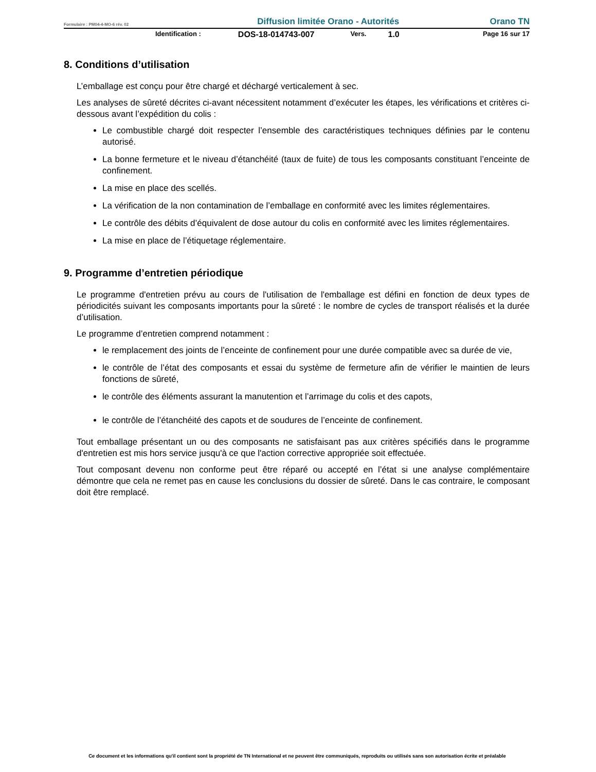Formulaire : PM04-4-MO-6 rév. 02 Diffusion limitée Orano - Autorités Orano TN
Identification : DOS-18-014743-007 Vers. 1.0 Page 16 sur 17
8. Conditions d’utilisation
L’emballage est conçu pour être chargé et déchargé verticalement à sec.
Les analyses de sûreté décrites ci-avant nécessitent notamment d’exécuter les étapes, les vérifications et critères ci-dessous avant l’expédition du colis :
Le combustible chargé doit respecter l’ensemble des caractéristiques techniques définies par le contenu autorisé.
La bonne fermeture et le niveau d’étanchéité (taux de fuite) de tous les composants constituant l’enceinte de confinement.
La mise en place des scellés.
La vérification de la non contamination de l’emballage en conformité avec les limites réglementaires.
Le contrôle des débits d’équivalent de dose autour du colis en conformité avec les limites réglementaires.
La mise en place de l’étiquetage réglementaire.
9. Programme d’entretien périodique
Le programme d'entretien prévu au cours de l'utilisation de l'emballage est défini en fonction de deux types de périodicités suivant les composants importants pour la sûreté : le nombre de cycles de transport réalisés et la durée d’utilisation.
Le programme d’entretien comprend notamment :
le remplacement des joints de l’enceinte de confinement pour une durée compatible avec sa durée de vie,
le contrôle de l’état des composants et essai du système de fermeture afin de vérifier le maintien de leurs fonctions de sûreté,
le contrôle des éléments assurant la manutention et l’arrimage du colis et des capots,
le contrôle de l’étanchéité des capots et de soudures de l’enceinte de confinement.
Tout emballage présentant un ou des composants ne satisfaisant pas aux critères spécifiés dans le programme d'entretien est mis hors service jusqu'à ce que l'action corrective appropriée soit effectuée.
Tout composant devenu non conforme peut être réparé ou accepté en l’état si une analyse complémentaire démontre que cela ne remet pas en cause les conclusions du dossier de sûreté. Dans le cas contraire, le composant doit être remplacé.
Ce document et les informations qu'il contient sont la propriété de TN International et ne peuvent être communiqués, reproduits ou utilisés sans son autorisation écrite et préalable